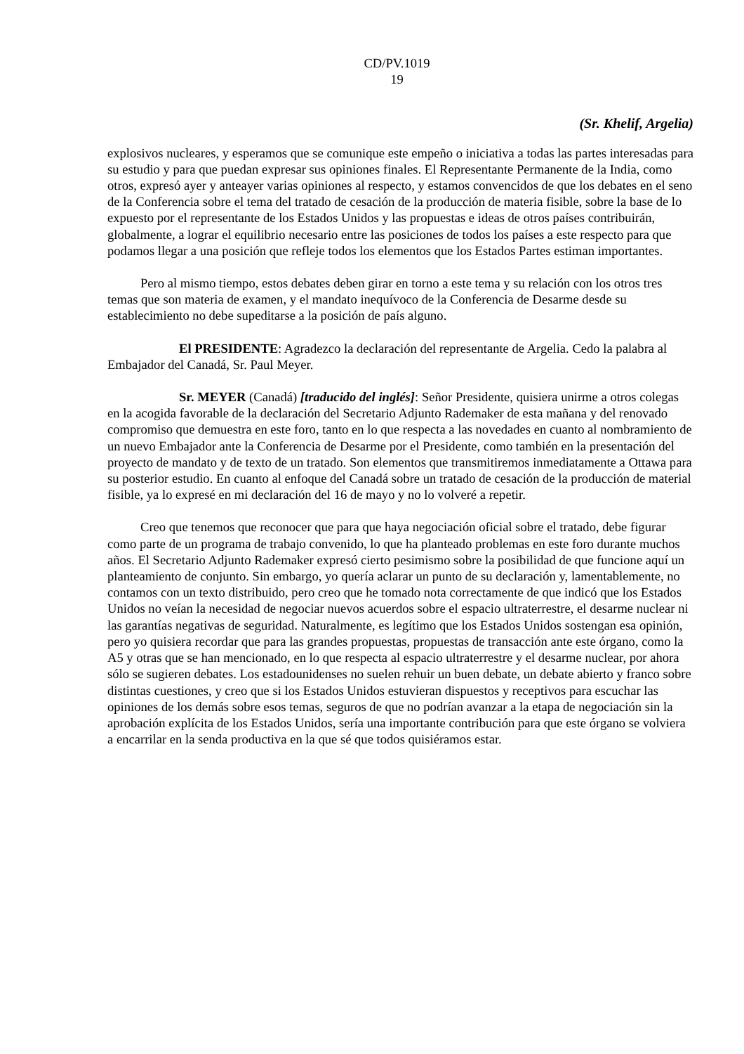CD/PV.1019
19
(Sr. Khelif, Argelia)
explosivos nucleares, y esperamos que se comunique este empeño o iniciativa a todas las partes interesadas para su estudio y para que puedan expresar sus opiniones finales. El Representante Permanente de la India, como otros, expresó ayer y anteayer varias opiniones al respecto, y estamos convencidos de que los debates en el seno de la Conferencia sobre el tema del tratado de cesación de la producción de materia fisible, sobre la base de lo expuesto por el representante de los Estados Unidos y las propuestas e ideas de otros países contribuirán, globalmente, a lograr el equilibrio necesario entre las posiciones de todos los países a este respecto para que podamos llegar a una posición que refleje todos los elementos que los Estados Partes estiman importantes.
Pero al mismo tiempo, estos debates deben girar en torno a este tema y su relación con los otros tres temas que son materia de examen, y el mandato inequívoco de la Conferencia de Desarme desde su establecimiento no debe supeditarse a la posición de país alguno.
El PRESIDENTE: Agradezco la declaración del representante de Argelia. Cedo la palabra al Embajador del Canadá, Sr. Paul Meyer.
Sr. MEYER (Canadá) [traducido del inglés]: Señor Presidente, quisiera unirme a otros colegas en la acogida favorable de la declaración del Secretario Adjunto Rademaker de esta mañana y del renovado compromiso que demuestra en este foro, tanto en lo que respecta a las novedades en cuanto al nombramiento de un nuevo Embajador ante la Conferencia de Desarme por el Presidente, como también en la presentación del proyecto de mandato y de texto de un tratado. Son elementos que transmitiremos inmediatamente a Ottawa para su posterior estudio. En cuanto al enfoque del Canadá sobre un tratado de cesación de la producción de material fisible, ya lo expresé en mi declaración del 16 de mayo y no lo volveré a repetir.
Creo que tenemos que reconocer que para que haya negociación oficial sobre el tratado, debe figurar como parte de un programa de trabajo convenido, lo que ha planteado problemas en este foro durante muchos años. El Secretario Adjunto Rademaker expresó cierto pesimismo sobre la posibilidad de que funcione aquí un planteamiento de conjunto. Sin embargo, yo quería aclarar un punto de su declaración y, lamentablemente, no contamos con un texto distribuido, pero creo que he tomado nota correctamente de que indicó que los Estados Unidos no veían la necesidad de negociar nuevos acuerdos sobre el espacio ultraterrestre, el desarme nuclear ni las garantías negativas de seguridad. Naturalmente, es legítimo que los Estados Unidos sostengan esa opinión, pero yo quisiera recordar que para las grandes propuestas, propuestas de transacción ante este órgano, como la A5 y otras que se han mencionado, en lo que respecta al espacio ultraterrestre y el desarme nuclear, por ahora sólo se sugieren debates. Los estadounidenses no suelen rehuir un buen debate, un debate abierto y franco sobre distintas cuestiones, y creo que si los Estados Unidos estuvieran dispuestos y receptivos para escuchar las opiniones de los demás sobre esos temas, seguros de que no podrían avanzar a la etapa de negociación sin la aprobación explícita de los Estados Unidos, sería una importante contribución para que este órgano se volviera a encarrilar en la senda productiva en la que sé que todos quisiéramos estar.